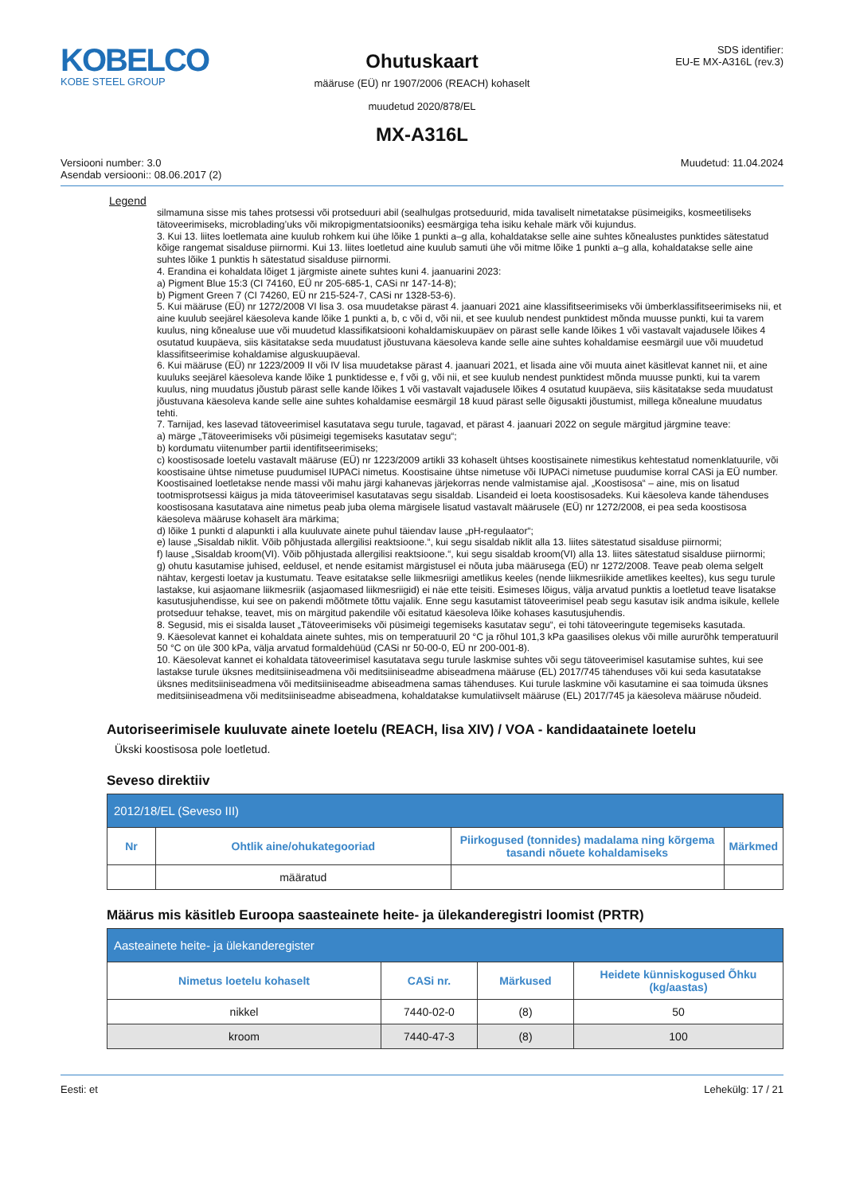KOBELCO
KOBE STEEL GROUP
Ohutuskaart
määruse (EÜ) nr 1907/2006 (REACH) kohaselt
muudetud 2020/878/EL
MX-A316L
SDS identifier:
EU-E MX-A316L (rev.3)
Versiooni number: 3.0
Asendab versiooni:: 08.06.2017 (2)
Muudetud: 11.04.2024
Legend
silmamuna sisse mis tahes protsessi või protseduuri abil (sealhulgas protseduurid, mida tavaliselt nimetatakse püsimeigiks, kosmeetiliseks tätoveerimiseks, microblading’uks või mikropigmentatsiooniks) eesmärgiga teha isiku kehale märk või kujundus.
3. Kui 13. liites loetlemata aine kuulub rohkem kui ühe lõike 1 punkti a–g alla, kohaldatakse selle aine suhtes kõnealustes punktides sätestatud kõige rangemat sisalduse piirnormi. Kui 13. liites loetletud aine kuulub samuti ühe või mitme lõike 1 punkti a–g alla, kohaldatakse selle aine suhtes lõike 1 punktis h sätestatud sisalduse piirnormi.
4. Erandina ei kohaldata lõiget 1 järgmiste ainete suhtes kuni 4. jaanuarini 2023:
a) Pigment Blue 15:3 (CI 74160, EÜ nr 205-685-1, CASi nr 147-14-8);
b) Pigment Green 7 (CI 74260, EÜ nr 215-524-7, CASi nr 1328-53-6).
5. Kui määruse (EÜ) nr 1272/2008 VI lisa 3. osa muudetakse pärast 4. jaanuari 2021 aine klassifitseerimiseks või ümberklassifitseerimiseks nii, et aine kuulub seejärel käesoleva kande lõike 1 punkti a, b, c või d, või nii, et see kuulub nendest punktidest mõnda muusse punkti, kui ta varem kuulus, ning kõnealuse uue või muudetud klassifikatsiooni kohaldamiskuupäev on pärast selle kande lõikes 1 või vastavalt vajadusele lõikes 4 osutatud kuupäeva, siis käsitatakse seda muudatust jõustuvana käesoleva kande selle aine suhtes kohaldamise eesmärgil uue või muudetud klassifitseerimise kohaldamise alguskuupäeval.
6. Kui määruse (EÜ) nr 1223/2009 II või IV lisa muudetakse pärast 4. jaanuari 2021, et lisada aine või muuta ainet käsitlevat kannet nii, et aine kuuluks seejärel käesoleva kande lõike 1 punktidesse e, f või g, või nii, et see kuulub nendest punktidest mõnda muusse punkti, kui ta varem kuulus, ning muudatus jõustub pärast selle kande lõikes 1 või vastavalt vajadusele lõikes 4 osutatud kuupäeva, siis käsitatakse seda muudatust jõustuvana käesoleva kande selle aine suhtes kohaldamise eesmärgil 18 kuud pärast selle õigusakti jõustumist, millega kõnealune muudatus tehti.
7. Tarnijad, kes lasevad tätoveerimisel kasutatava segu turule, tagavad, et pärast 4. jaanuari 2022 on segule märgitud järgmine teave:
a) märge „Tätoveerimiseks või püsimeigi tegemiseks kasutatav segu“;
b) kordumatu viitenumber partii identifitseerimiseks;
c) koostisosade loetelu vastavalt määruse (EÜ) nr 1223/2009 artikli 33 kohaselt ühtses koostisainete nimestikus kehtestatud nomenklatuurile, või koostisaine ühtse nimetuse puudumisel IUPACi nimetus. Koostisaine ühtse nimetuse või IUPACi nimetuse puudumise korral CASi ja EÜ number. Koostisained loetletakse nende massi või mahu järgi kahanevas järjekorras nende valmistamise ajal. „Koostisosa“ – aine, mis on lisatud tootmisprotsessi käigus ja mida tätoveerimisel kasutatavas segu sisaldab. Lisandeid ei loeta koostisosadeks. Kui käesoleva kande tähenduses koostisosana kasutatava aine nimetus peab juba olema märgisele lisatud vastavalt määrusele (EÜ) nr 1272/2008, ei pea seda koostisosa käesoleva määruse kohaselt ära märkima;
d) lõike 1 punkti d alapunkti i alla kuuluvate ainete puhul täiendav lause „pH-regulaator“;
e) lause „Sisaldab niklit. Võib põhjustada allergilisi reaktsioone.“, kui segu sisaldab niklit alla 13. liites sätestatud sisalduse piirnormi;
f) lause „Sisaldab kroom(VI). Võib põhjustada allergilisi reaktsioone.“, kui segu sisaldab kroom(VI) alla 13. liites sätestatud sisalduse piirnormi;
g) ohutu kasutamise juhised, eeldusel, et nende esitamist märgistusel ei nõuta juba määrusega (EÜ) nr 1272/2008. Teave peab olema selgelt nähtav, kergesti loetav ja kustumatu. Teave esitatakse selle liikmesriigi ametlikus keeles (nende liikmesriikide ametlikes keeltes), kus segu turule lastakse, kui asjaomane liikmesriik (asjaomased liikmesriigid) ei näe ette teisiti. Esimeses lõigus, välja arvatud punktis a loetletud teave lisatakse kasutusjuhendisse, kui see on pakendi mõõtmete tõttu vajalik. Enne segu kasutamist tätoveerimisel peab segu kasutav isik andma isikule, kellele protseduur tehakse, teavet, mis on märgitud pakendile või esitatud käesoleva lõike kohases kasutusjuhendis.
8. Segusid, mis ei sisalda lauset „Tätoveerimiseks või püsimeigi tegemiseks kasutatav segu“, ei tohi tätoveeringute tegemiseks kasutada.
9. Käesolevat kannet ei kohaldata ainete suhtes, mis on temperatuuril 20 °C ja rõhul 101,3 kPa gaasilises olekus või mille aururõhk temperatuuril 50 °C on üle 300 kPa, välja arvatud formaldehüüd (CASi nr 50-00-0, EÜ nr 200-001-8).
10. Käesolevat kannet ei kohaldata tätoveerimisel kasutatava segu turule laskmise suhtes või segu tätoveerimisel kasutamise suhtes, kui see lastakse turule üksnes meditsiiniseadmena või meditsiiniseadme abiseadmena määruse (EL) 2017/745 tähenduses või kui seda kasutatakse üksnes meditsiiniseadmena või meditsiiniseadme abiseadmena samas tähenduses. Kui turule laskmine või kasutamine ei saa toimuda üksnes meditsiiniseadmena või meditsiiniseadme abiseadmena, kohaldatakse kumulatiivselt määruse (EL) 2017/745 ja käesoleva määruse nõudeid.
Autoriseerimisele kuuluvate ainete loetelu (REACH, lisa XIV) / VOA - kandidaatainete loetelu
Ükski koostisosa pole loetletud.
Seveso direktiiv
| 2012/18/EL (Seveso III) | | | |
| --- | --- | --- | --- |
| Nr | Ohtlik aine/ohukategooriad | Piirkogused (tonnides) madalama ning kõrgema tasandi nõuete kohaldamiseks | Märkmed |
| | määratud | | |
Määrus mis käsitleb Euroopa saasteainete heite- ja ülekanderegistri loomist (PRTR)
| Aasteainete heite- ja ülekanderegister | | | |
| --- | --- | --- | --- |
| Nimetus loetelu kohaselt | CASi nr. | Märkused | Heidete künniskogused Õhku (kg/aastas) |
| nikkel | 7440-02-0 | (8) | 50 |
| kroom | 7440-47-3 | (8) | 100 |
Eesti: et Lehekülg: 17 / 21